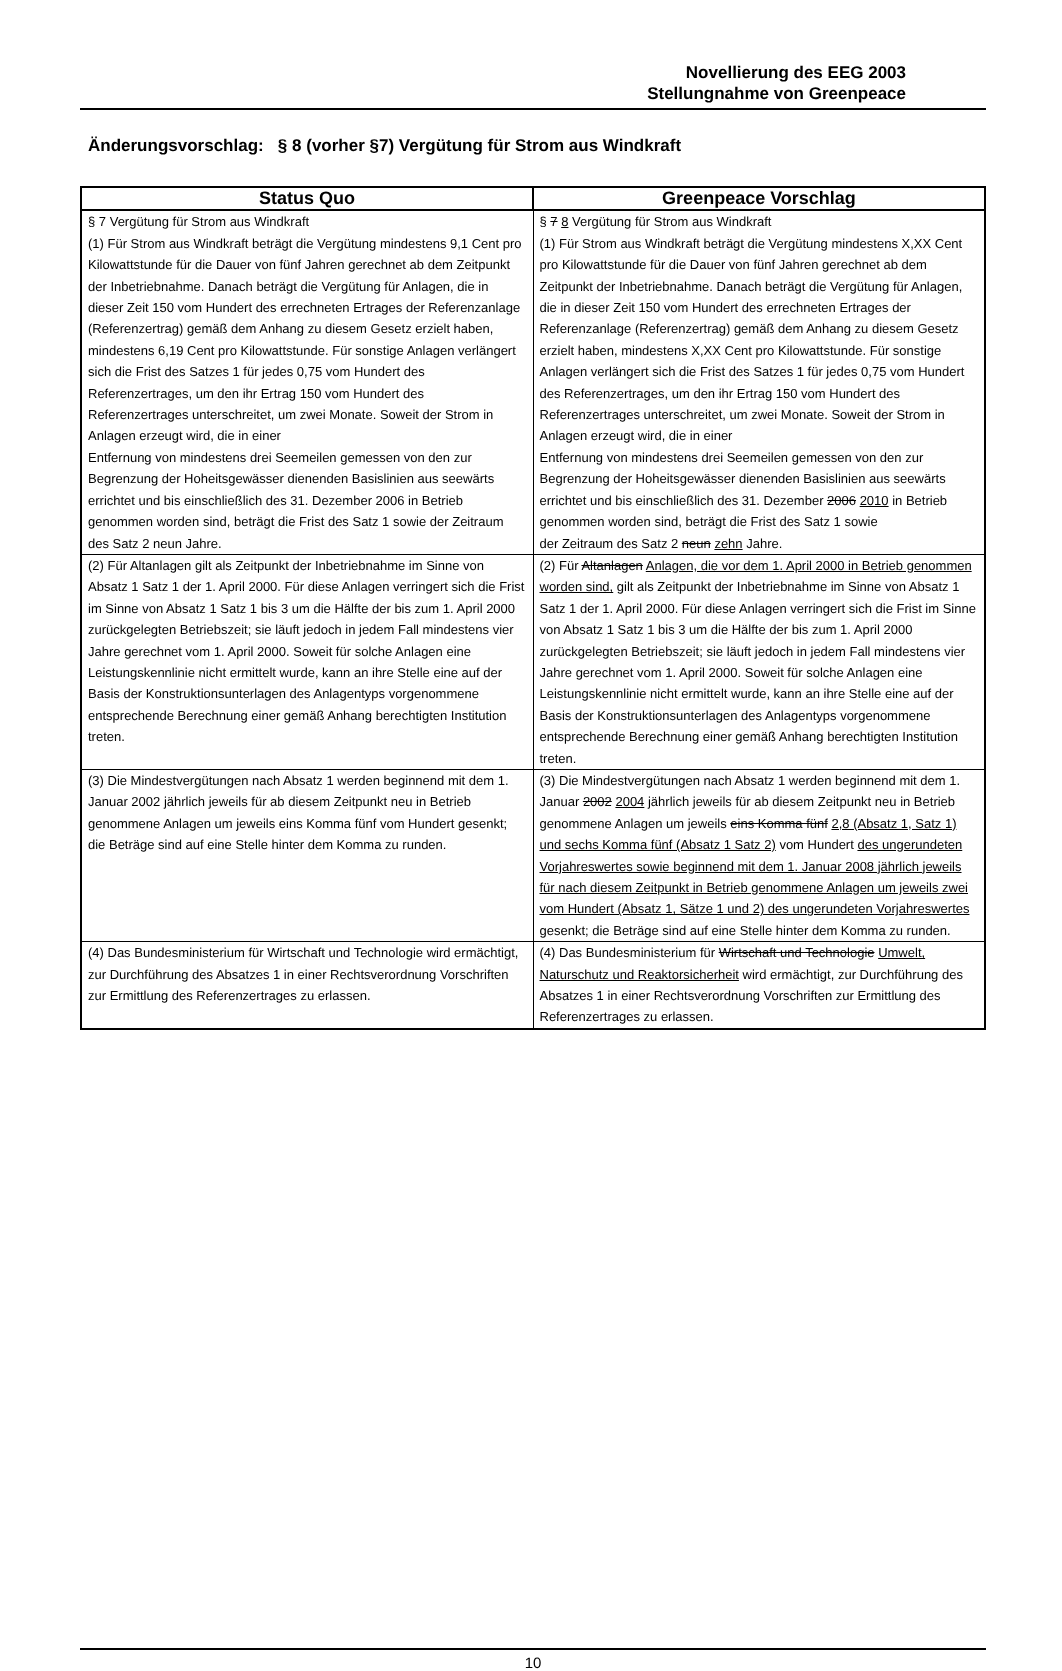Novellierung des EEG 2003
Stellungnahme von Greenpeace
Änderungsvorschlag: § 8 (vorher §7) Vergütung für Strom aus Windkraft
| Status Quo | Greenpeace Vorschlag |
| --- | --- |
| § 7 Vergütung für Strom aus Windkraft (1) Für Strom aus Windkraft beträgt die Vergütung mindestens 9,1 Cent pro Kilowattstunde für die Dauer von fünf Jahren gerechnet ab dem Zeitpunkt der Inbetriebnahme. Danach beträgt die Vergütung für Anlagen, die in dieser Zeit 150 vom Hundert des errechneten Ertrages der Referenzanlage (Referenzertrag) gemäß dem Anhang zu diesem Gesetz erzielt haben, mindestens 6,19 Cent pro Kilowattstunde. Für sonstige Anlagen verlängert sich die Frist des Satzes 1 für jedes 0,75 vom Hundert des Referenzertrages, um den ihr Ertrag 150 vom Hundert des Referenzertrages unterschreitet, um zwei Monate. Soweit der Strom in Anlagen erzeugt wird, die in einer Entfernung von mindestens drei Seemeilen gemessen von den zur Begrenzung der Hoheitsgewässer dienenden Basislinien aus seewärts errichtet und bis einschließlich des 31. Dezember 2006 in Betrieb genommen worden sind, beträgt die Frist des Satz 1 sowie der Zeitraum des Satz 2 neun Jahre. | § 7 8 Vergütung für Strom aus Windkraft (1) Für Strom aus Windkraft beträgt die Vergütung mindestens X,XX Cent pro Kilowattstunde für die Dauer von fünf Jahren gerechnet ab dem Zeitpunkt der Inbetriebnahme. Danach beträgt die Vergütung für Anlagen, die in dieser Zeit 150 vom Hundert des errechneten Ertrages der Referenzanlage (Referenzertrag) gemäß dem Anhang zu diesem Gesetz erzielt haben, mindestens X,XX Cent pro Kilowattstunde. Für sonstige Anlagen verlängert sich die Frist des Satzes 1 für jedes 0,75 vom Hundert des Referenzertrages, um den ihr Ertrag 150 vom Hundert des Referenzertrages unterschreitet, um zwei Monate. Soweit der Strom in Anlagen erzeugt wird, die in einer Entfernung von mindestens drei Seemeilen gemessen von den zur Begrenzung der Hoheitsgewässer dienenden Basislinien aus seewärts errichtet und bis einschließlich des 31. Dezember 2006 2010 in Betrieb genommen worden sind, beträgt die Frist des Satz 1 sowie der Zeitraum des Satz 2 neun zehn Jahre. |
| (2) Für Altanlagen gilt als Zeitpunkt der Inbetriebnahme im Sinne von Absatz 1 Satz 1 der 1. April 2000. Für diese Anlagen verringert sich die Frist im Sinne von Absatz 1 Satz 1 bis 3 um die Hälfte der bis zum 1. April 2000 zurückgelegten Betriebszeit; sie läuft jedoch in jedem Fall mindestens vier Jahre gerechnet vom 1. April 2000. Soweit für solche Anlagen eine Leistungskennlinie nicht ermittelt wurde, kann an ihre Stelle eine auf der Basis der Konstruktionsunterlagen des Anlagentyps vorgenommene entsprechende Berechnung einer gemäß Anhang berechtigten Institution treten. | (2) Für Altanlagen Anlagen, die vor dem 1. April 2000 in Betrieb genommen worden sind, gilt als Zeitpunkt der Inbetriebnahme im Sinne von Absatz 1 Satz 1 der 1. April 2000. Für diese Anlagen verringert sich die Frist im Sinne von Absatz 1 Satz 1 bis 3 um die Hälfte der bis zum 1. April 2000 zurückgelegten Betriebszeit; sie läuft jedoch in jedem Fall mindestens vier Jahre gerechnet vom 1. April 2000. Soweit für solche Anlagen eine Leistungskennlinie nicht ermittelt wurde, kann an ihre Stelle eine auf der Basis der Konstruktionsunterlagen des Anlagentyps vorgenommene entsprechende Berechnung einer gemäß Anhang berechtigten Institution treten. |
| (3) Die Mindestvergütungen nach Absatz 1 werden beginnend mit dem 1. Januar 2002 jährlich jeweils für ab diesem Zeitpunkt neu in Betrieb genommene Anlagen um jeweils eins Komma fünf vom Hundert gesenkt; die Beträge sind auf eine Stelle hinter dem Komma zu runden. | (3) Die Mindestvergütungen nach Absatz 1 werden beginnend mit dem 1. Januar 2002 2004 jährlich jeweils für ab diesem Zeitpunkt neu in Betrieb genommene Anlagen um jeweils eins Komma fünf 2,8 (Absatz 1, Satz 1) und sechs Komma fünf (Absatz 1 Satz 2) vom Hundert des ungerundeten Vorjahreswertes sowie beginnend mit dem 1. Januar 2008 jährlich jeweils für nach diesem Zeitpunkt in Betrieb genommene Anlagen um jeweils zwei vom Hundert (Absatz 1, Sätze 1 und 2) des ungerundeten Vorjahreswertes gesenkt; die Beträge sind auf eine Stelle hinter dem Komma zu runden. |
| (4) Das Bundesministerium für Wirtschaft und Technologie wird ermächtigt, zur Durchführung des Absatzes 1 in einer Rechtsverordnung Vorschriften zur Ermittlung des Referenzertrages zu erlassen. | (4) Das Bundesministerium für Wirtschaft und Technologie Umwelt, Naturschutz und Reaktorsicherheit wird ermächtigt, zur Durchführung des Absatzes 1 in einer Rechtsverordnung Vorschriften zur Ermittlung des Referenzertrages zu erlassen. |
10